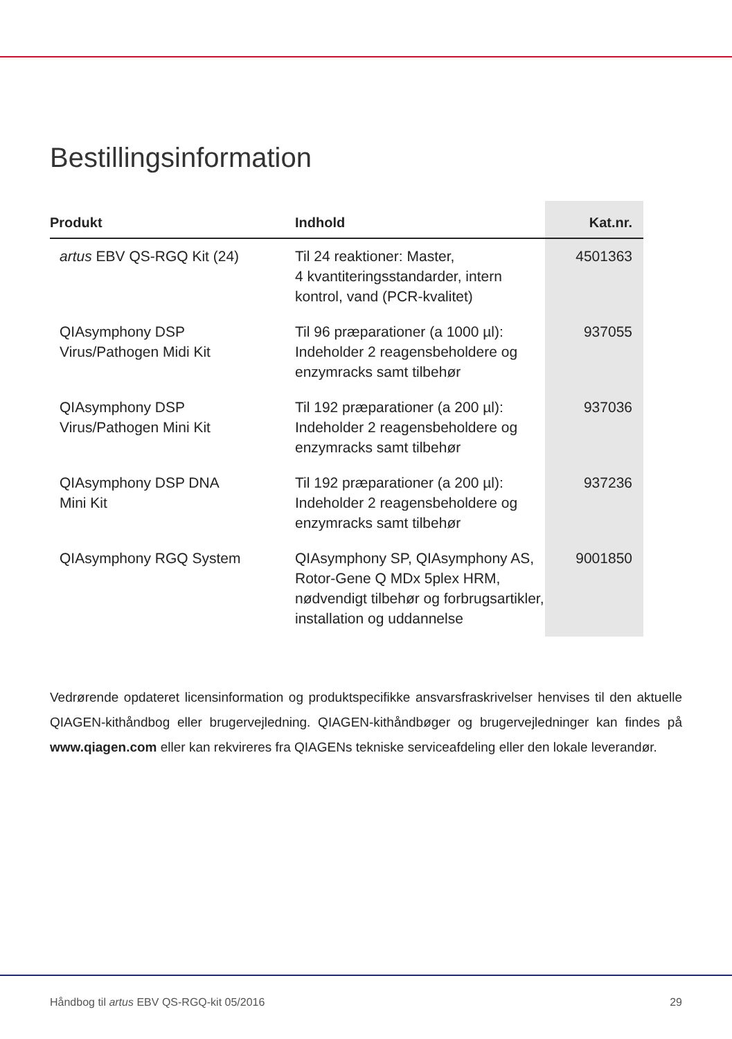Bestillingsinformation
| Produkt | Indhold | Kat.nr. |
| --- | --- | --- |
| artus EBV QS-RGQ Kit (24) | Til 24 reaktioner: Master, 4 kvantiteringsstandarder, intern kontrol, vand (PCR-kvalitet) | 4501363 |
| QIAsymphony DSP Virus/Pathogen Midi Kit | Til 96 præparationer (a 1000 µl): Indeholder 2 reagensbeholdere og enzymracks samt tilbehør | 937055 |
| QIAsymphony DSP Virus/Pathogen Mini Kit | Til 192 præparationer (a 200 µl): Indeholder 2 reagensbeholdere og enzymracks samt tilbehør | 937036 |
| QIAsymphony DSP DNA Mini Kit | Til 192 præparationer (a 200 µl): Indeholder 2 reagensbeholdere og enzymracks samt tilbehør | 937236 |
| QIAsymphony RGQ System | QIAsymphony SP, QIAsymphony AS, Rotor-Gene Q MDx 5plex HRM, nødvendigt tilbehør og forbrugsartikler, installation og uddannelse | 9001850 |
Vedrørende opdateret licensinformation og produktspecifikke ansvarsfraskrivelser henvises til den aktuelle QIAGEN-kithåndbog eller brugervejledning. QIAGEN-kithåndbøger og brugervejledninger kan findes på www.qiagen.com eller kan rekvireres fra QIAGENs tekniske serviceafdeling eller den lokale leverandør.
Håndbog til artus EBV QS-RGQ-kit 05/2016 29